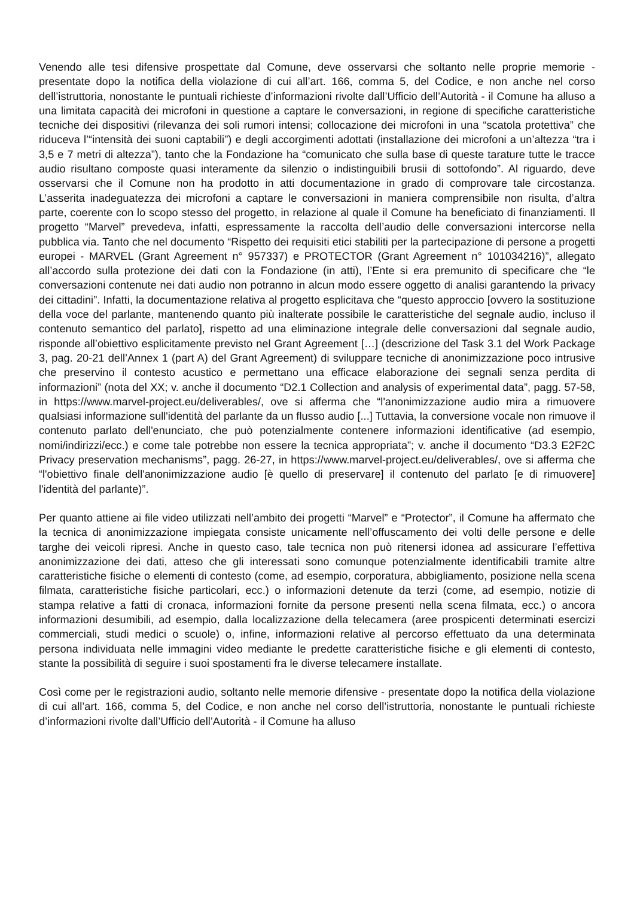Venendo alle tesi difensive prospettate dal Comune, deve osservarsi che soltanto nelle proprie memorie - presentate dopo la notifica della violazione di cui all’art. 166, comma 5, del Codice, e non anche nel corso dell’istruttoria, nonostante le puntuali richieste d’informazioni rivolte dall’Ufficio dell’Autorità - il Comune ha alluso a una limitata capacità dei microfoni in questione a captare le conversazioni, in regione di specifiche caratteristiche tecniche dei dispositivi (rilevanza dei soli rumori intensi; collocazione dei microfoni in una “scatola protettiva” che riduceva l’“intensità dei suoni captabili”) e degli accorgimenti adottati (installazione dei microfoni a un’altezza “tra i 3,5 e 7 metri di altezza”), tanto che la Fondazione ha “comunicato che sulla base di queste tarature tutte le tracce audio risultano composte quasi interamente da silenzio o indistinguibili brusii di sottofondo”. Al riguardo, deve osservarsi che il Comune non ha prodotto in atti documentazione in grado di comprovare tale circostanza. L’asserita inadeguatezza dei microfoni a captare le conversazioni in maniera comprensibile non risulta, d’altra parte, coerente con lo scopo stesso del progetto, in relazione al quale il Comune ha beneficiato di finanziamenti. Il progetto “Marvel” prevedeva, infatti, espressamente la raccolta dell’audio delle conversazioni intercorse nella pubblica via. Tanto che nel documento “Rispetto dei requisiti etici stabiliti per la partecipazione di persone a progetti europei - MARVEL (Grant Agreement n° 957337) e PROTECTOR (Grant Agreement n° 101034216)”, allegato all’accordo sulla protezione dei dati con la Fondazione (in atti), l’Ente si era premunito di specificare che “le conversazioni contenute nei dati audio non potranno in alcun modo essere oggetto di analisi garantendo la privacy dei cittadini”. Infatti, la documentazione relativa al progetto esplicitava che “questo approccio [ovvero la sostituzione della voce del parlante, mantenendo quanto più inalterate possibile le caratteristiche del segnale audio, incluso il contenuto semantico del parlato], rispetto ad una eliminazione integrale delle conversazioni dal segnale audio, risponde all’obiettivo esplicitamente previsto nel Grant Agreement […] (descrizione del Task 3.1 del Work Package 3, pag. 20-21 dell’Annex 1 (part A) del Grant Agreement) di sviluppare tecniche di anonimizzazione poco intrusive che preservino il contesto acustico e permettano una efficace elaborazione dei segnali senza perdita di informazioni” (nota del XX; v. anche il documento “D2.1 Collection and analysis of experimental data”, pagg. 57-58, in https://www.marvel-project.eu/deliverables/, ove si afferma che “l'anonimizzazione audio mira a rimuovere qualsiasi informazione sull'identità del parlante da un flusso audio [...] Tuttavia, la conversione vocale non rimuove il contenuto parlato dell'enunciato, che può potenzialmente contenere informazioni identificative (ad esempio, nomi/indirizzi/ecc.) e come tale potrebbe non essere la tecnica appropriata”; v. anche il documento “D3.3 E2F2C Privacy preservation mechanisms”, pagg. 26-27, in https://www.marvel-project.eu/deliverables/, ove si afferma che “l'obiettivo finale dell'anonimizzazione audio [è quello di preservare] il contenuto del parlato [e di rimuovere] l'identità del parlante)”.
Per quanto attiene ai file video utilizzati nell’ambito dei progetti “Marvel” e “Protector”, il Comune ha affermato che la tecnica di anonimizzazione impiegata consiste unicamente nell’offuscamento dei volti delle persone e delle targhe dei veicoli ripresi. Anche in questo caso, tale tecnica non può ritenersi idonea ad assicurare l’effettiva anonimizzazione dei dati, atteso che gli interessati sono comunque potenzialmente identificabili tramite altre caratteristiche fisiche o elementi di contesto (come, ad esempio, corporatura, abbigliamento, posizione nella scena filmata, caratteristiche fisiche particolari, ecc.) o informazioni detenute da terzi (come, ad esempio, notizie di stampa relative a fatti di cronaca, informazioni fornite da persone presenti nella scena filmata, ecc.) o ancora informazioni desumibili, ad esempio, dalla localizzazione della telecamera (aree prospicenti determinati esercizi commerciali, studi medici o scuole) o, infine, informazioni relative al percorso effettuato da una determinata persona individuata nelle immagini video mediante le predette caratteristiche fisiche e gli elementi di contesto, stante la possibilità di seguire i suoi spostamenti fra le diverse telecamere installate.
Così come per le registrazioni audio, soltanto nelle memorie difensive - presentate dopo la notifica della violazione di cui all’art. 166, comma 5, del Codice, e non anche nel corso dell’istruttoria, nonostante le puntuali richieste d’informazioni rivolte dall’Ufficio dell’Autorità - il Comune ha alluso